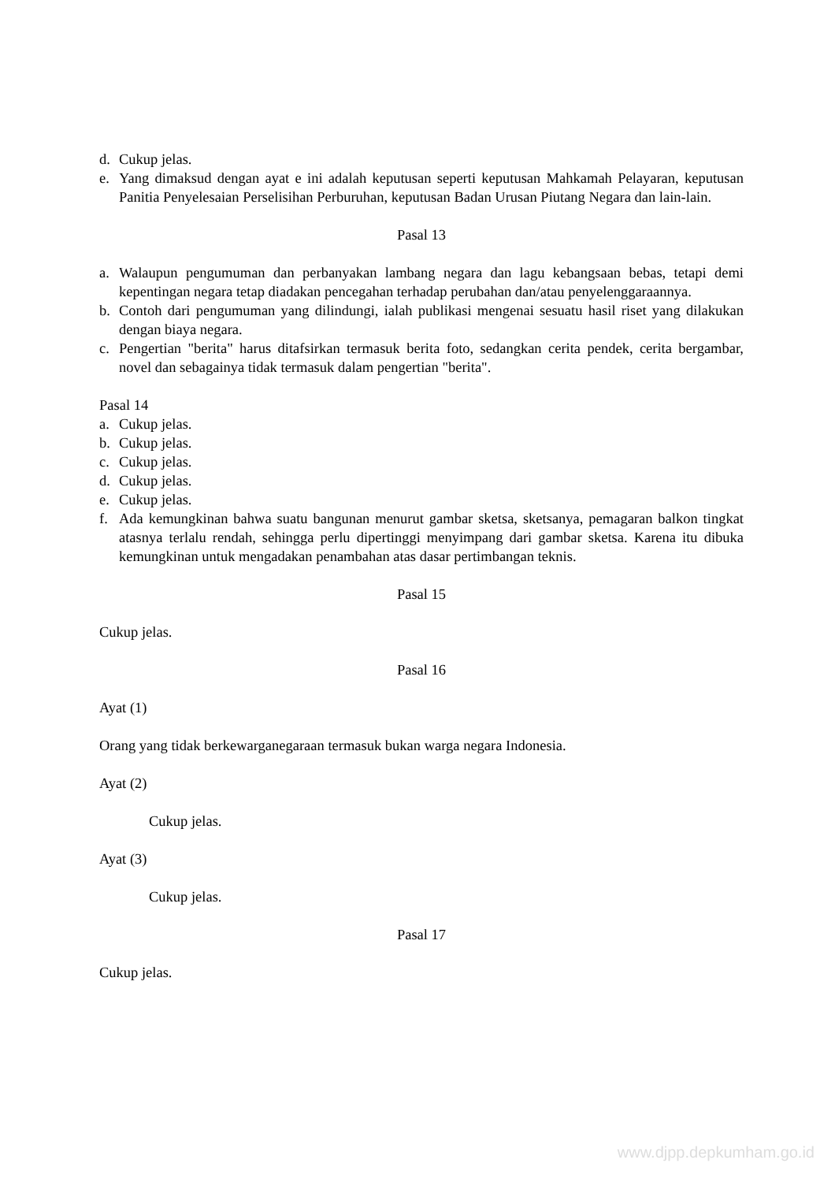d. Cukup jelas.
e. Yang dimaksud dengan ayat e ini adalah keputusan seperti keputusan Mahkamah Pelayaran, keputusan Panitia Penyelesaian Perselisihan Perburuhan, keputusan Badan Urusan Piutang Negara dan lain-lain.
Pasal 13
a. Walaupun pengumuman dan perbanyakan lambang negara dan lagu kebangsaan bebas, tetapi demi kepentingan negara tetap diadakan pencegahan terhadap perubahan dan/atau penyelenggaraannya.
b. Contoh dari pengumuman yang dilindungi, ialah publikasi mengenai sesuatu hasil riset yang dilakukan dengan biaya negara.
c. Pengertian "berita" harus ditafsirkan termasuk berita foto, sedangkan cerita pendek, cerita bergambar, novel dan sebagainya tidak termasuk dalam pengertian "berita".
Pasal 14
a. Cukup jelas.
b. Cukup jelas.
c. Cukup jelas.
d. Cukup jelas.
e. Cukup jelas.
f. Ada kemungkinan bahwa suatu bangunan menurut gambar sketsa, sketsanya, pemagaran balkon tingkat atasnya terlalu rendah, sehingga perlu dipertinggi menyimpang dari gambar sketsa. Karena itu dibuka kemungkinan untuk mengadakan penambahan atas dasar pertimbangan teknis.
Pasal 15
Cukup jelas.
Pasal 16
Ayat (1)
Orang yang tidak berkewarganegaraan termasuk bukan warga negara Indonesia.
Ayat (2)
Cukup jelas.
Ayat (3)
Cukup jelas.
Pasal 17
Cukup jelas.
www.djpp.depkumham.go.id